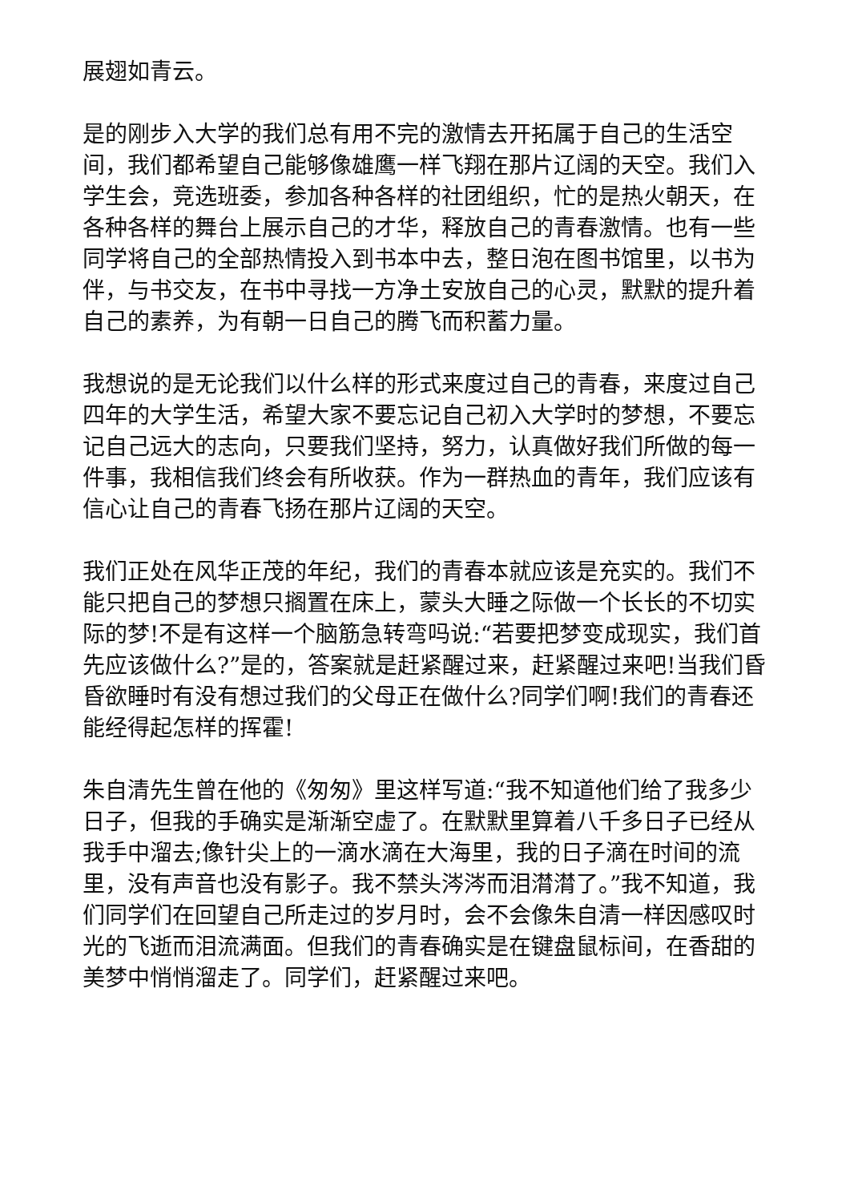展翅如青云。
是的刚步入大学的我们总有用不完的激情去开拓属于自己的生活空间，我们都希望自己能够像雄鹰一样飞翔在那片辽阔的天空。我们入学生会，竞选班委，参加各种各样的社团组织，忙的是热火朝天，在各种各样的舞台上展示自己的才华，释放自己的青春激情。也有一些同学将自己的全部热情投入到书本中去，整日泡在图书馆里，以书为伴，与书交友，在书中寻找一方净土安放自己的心灵，默默的提升着自己的素养，为有朝一日自己的腾飞而积蓄力量。
我想说的是无论我们以什么样的形式来度过自己的青春，来度过自己四年的大学生活，希望大家不要忘记自己初入大学时的梦想，不要忘记自己远大的志向，只要我们坚持，努力，认真做好我们所做的每一件事，我相信我们终会有所收获。作为一群热血的青年，我们应该有信心让自己的青春飞扬在那片辽阔的天空。
我们正处在风华正茂的年纪，我们的青春本就应该是充实的。我们不能只把自己的梦想只搁置在床上，蒙头大睡之际做一个长长的不切实际的梦!不是有这样一个脑筋急转弯吗说:“若要把梦变成现实，我们首先应该做什么?”是的，答案就是赶紧醒过来，赶紧醒过来吧!当我们昏昏欲睡时有没有想过我们的父母正在做什么?同学们啊!我们的青春还能经得起怎样的挥霍!
朱自清先生曾在他的《匆匆》里这样写道:“我不知道他们给了我多少日子，但我的手确实是渐渐空虚了。在默默里算着八千多日子已经从我手中溜去;像针尖上的一滴水滴在大海里，我的日子滴在时间的流里，没有声音也没有影子。我不禁头涔涔而泪潸潸了。”我不知道，我们同学们在回望自己所走过的岁月时，会不会像朱自清一样因感叹时光的飞逝而泪流满面。但我们的青春确实是在键盘鼠标间，在香甜的美梦中悄悄溜走了。同学们，赶紧醒过来吧。